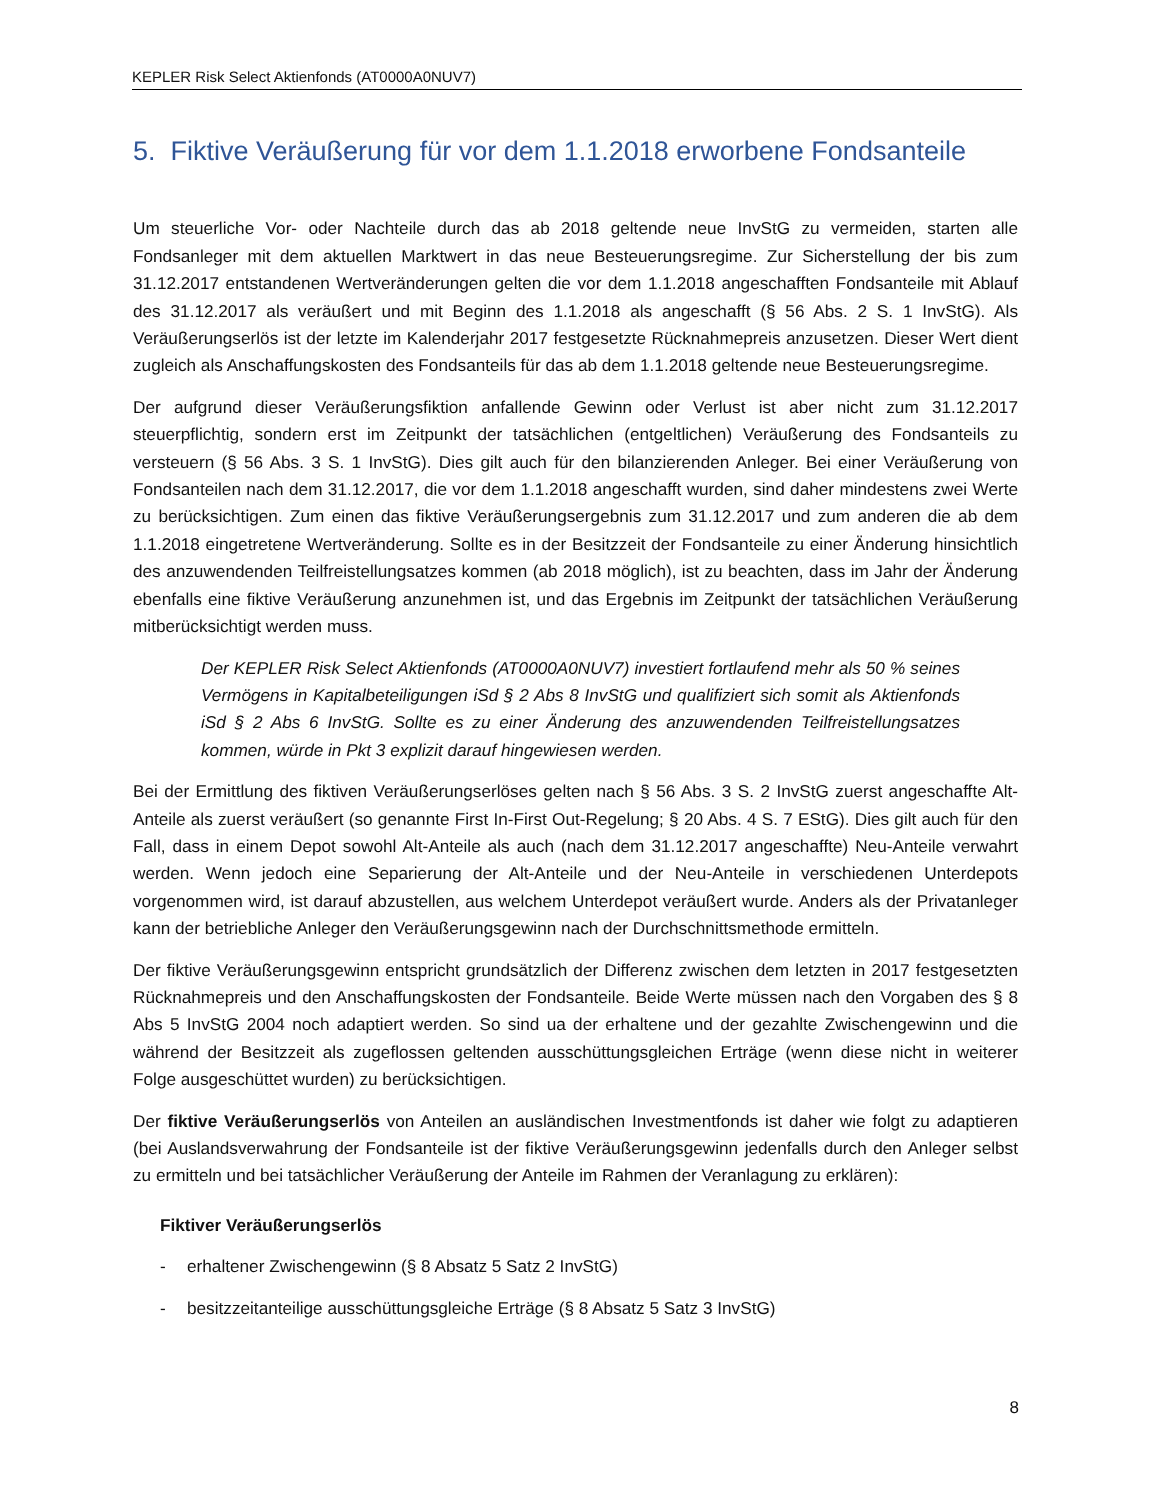KEPLER Risk Select Aktienfonds (AT0000A0NUV7)
5. Fiktive Veräußerung für vor dem 1.1.2018 erworbene Fondsanteile
Um steuerliche Vor- oder Nachteile durch das ab 2018 geltende neue InvStG zu vermeiden, starten alle Fondsanleger mit dem aktuellen Marktwert in das neue Besteuerungsregime. Zur Sicherstellung der bis zum 31.12.2017 entstandenen Wertveränderungen gelten die vor dem 1.1.2018 angeschafften Fondsanteile mit Ablauf des 31.12.2017 als veräußert und mit Beginn des 1.1.2018 als angeschafft (§ 56 Abs. 2 S. 1 InvStG). Als Veräußerungserlös ist der letzte im Kalenderjahr 2017 festgesetzte Rücknahmepreis anzusetzen. Dieser Wert dient zugleich als Anschaffungskosten des Fondsanteils für das ab dem 1.1.2018 geltende neue Besteuerungsregime.
Der aufgrund dieser Veräußerungsfiktion anfallende Gewinn oder Verlust ist aber nicht zum 31.12.2017 steuerpflichtig, sondern erst im Zeitpunkt der tatsächlichen (entgeltlichen) Veräußerung des Fondsanteils zu versteuern (§ 56 Abs. 3 S. 1 InvStG). Dies gilt auch für den bilanzierenden Anleger. Bei einer Veräußerung von Fondsanteilen nach dem 31.12.2017, die vor dem 1.1.2018 angeschafft wurden, sind daher mindestens zwei Werte zu berücksichtigen. Zum einen das fiktive Veräußerungsergebnis zum 31.12.2017 und zum anderen die ab dem 1.1.2018 eingetretene Wertveränderung. Sollte es in der Besitzzeit der Fondsanteile zu einer Änderung hinsichtlich des anzuwendenden Teilfreistellungsatzes kommen (ab 2018 möglich), ist zu beachten, dass im Jahr der Änderung ebenfalls eine fiktive Veräußerung anzunehmen ist, und das Ergebnis im Zeitpunkt der tatsächlichen Veräußerung mitberücksichtigt werden muss.
Der KEPLER Risk Select Aktienfonds (AT0000A0NUV7) investiert fortlaufend mehr als 50 % seines Vermögens in Kapitalbeteiligungen iSd § 2 Abs 8 InvStG und qualifiziert sich somit als Aktienfonds iSd § 2 Abs 6 InvStG. Sollte es zu einer Änderung des anzuwendenden Teilfreistellungsatzes kommen, würde in Pkt 3 explizit darauf hingewiesen werden.
Bei der Ermittlung des fiktiven Veräußerungserlöses gelten nach § 56 Abs. 3 S. 2 InvStG zuerst angeschaffte Alt-Anteile als zuerst veräußert (so genannte First In-First Out-Regelung; § 20 Abs. 4 S. 7 EStG). Dies gilt auch für den Fall, dass in einem Depot sowohl Alt-Anteile als auch (nach dem 31.12.2017 angeschaffte) Neu-Anteile verwahrt werden. Wenn jedoch eine Separierung der Alt-Anteile und der Neu-Anteile in verschiedenen Unterdepots vorgenommen wird, ist darauf abzustellen, aus welchem Unterdepot veräußert wurde. Anders als der Privatanleger kann der betriebliche Anleger den Veräußerungsgewinn nach der Durchschnittsmethode ermitteln.
Der fiktive Veräußerungsgewinn entspricht grundsätzlich der Differenz zwischen dem letzten in 2017 festgesetzten Rücknahmepreis und den Anschaffungskosten der Fondsanteile. Beide Werte müssen nach den Vorgaben des § 8 Abs 5 InvStG 2004 noch adaptiert werden. So sind ua der erhaltene und der gezahlte Zwischengewinn und die während der Besitzzeit als zugeflossen geltenden ausschüttungsgleichen Erträge (wenn diese nicht in weiterer Folge ausgeschüttet wurden) zu berücksichtigen.
Der fiktive Veräußerungserlös von Anteilen an ausländischen Investmentfonds ist daher wie folgt zu adaptieren (bei Auslandsverwahrung der Fondsanteile ist der fiktive Veräußerungsgewinn jedenfalls durch den Anleger selbst zu ermitteln und bei tatsächlicher Veräußerung der Anteile im Rahmen der Veranlagung zu erklären):
Fiktiver Veräußerungserlös
- erhaltener Zwischengewinn (§ 8 Absatz 5 Satz 2 InvStG)
- besitzzeitanteilige ausschüttungsgleiche Erträge (§ 8 Absatz 5 Satz 3 InvStG)
8